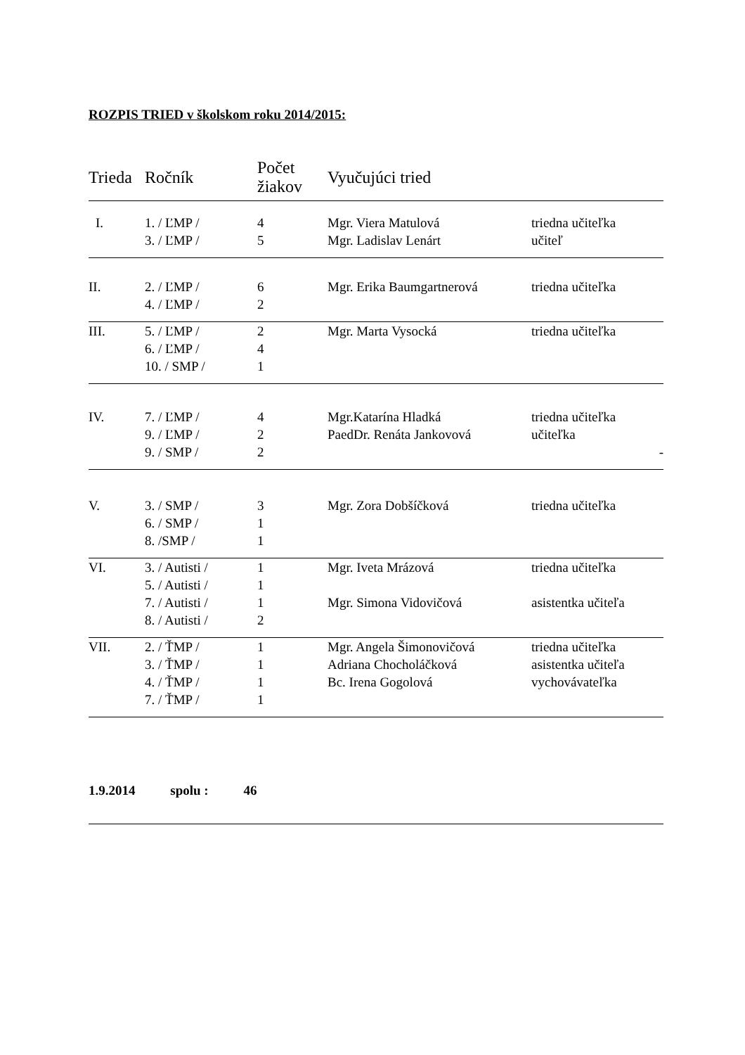ROZPIS TRIED v školskom roku 2014/2015:
| Trieda | Ročník | Počet žiakov | Vyučujúci tried | |
| --- | --- | --- | --- | --- |
| I. | 1. / ĽMP / | 4 | Mgr. Viera Matulová | triedna učiteľka |
| | 3. / ĽMP / | 5 | Mgr. Ladislav Lenárt | učiteľ |
| II. | 2. / ĽMP / | 6 | Mgr. Erika Baumgartnerová | triedna učiteľka |
| | 4. / ĽMP / | 2 | | |
| III. | 5. / ĽMP / | 2 | Mgr. Marta Vysocká | triedna učiteľka |
| | 6. / ĽMP / | 4 | | |
| | 10. / SMP / | 1 | | |
| IV. | 7. / ĽMP / | 4 | Mgr.Katarína Hladká | triedna učiteľka |
| | 9. / ĽMP / | 2 | PaedDr. Renáta Jankovová | učiteľka |
| | 9. / SMP / | 2 | | - |
| V. | 3. / SMP / | 3 | Mgr. Zora Dobšíčková | triedna učiteľka |
| | 6. / SMP / | 1 | | |
| | 8. /SMP / | 1 | | |
| VI. | 3. / Autisti / | 1 | Mgr. Iveta Mrázová | triedna učiteľka |
| | 5. / Autisti / | 1 | | |
| | 7. / Autisti / | 1 | Mgr. Simona Vidovičová | asistentka učiteľa |
| | 8. / Autisti / | 2 | | |
| VII. | 2. / ŤMP / | 1 | Mgr. Angela Šimonovičová | triedna učiteľka |
| | 3. / ŤMP / | 1 | Adriana Chocholáčková | asistentka učiteľa |
| | 4. / ŤMP / | 1 | Bc. Irena Gogolová | vychovávateľka |
| | 7. / ŤMP / | 1 | | |
1.9.2014 spolu : 46